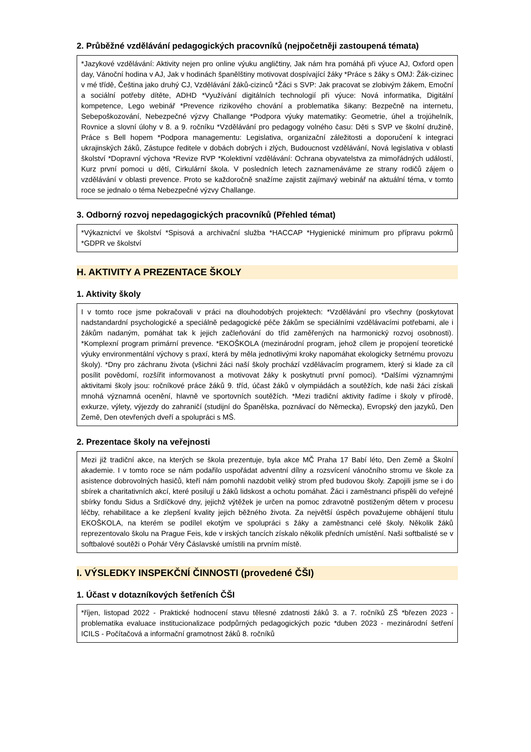2. Průběžné vzdělávání pedagogických pracovníků (nejpočetněji zastoupená témata)
*Jazykové vzdělávání: Aktivity nejen pro online výuku angličtiny, Jak nám hra pomáhá při výuce AJ, Oxford open day, Vánoční hodina v AJ, Jak v hodinách španělštiny motivovat dospívající žáky *Práce s žáky s OMJ: Žák-cizinec v mé třídě, Čeština jako druhý CJ, Vzdělávání žáků-cizinců *Žáci s SVP: Jak pracovat se zlobivým žákem, Emoční a sociální potřeby dítěte, ADHD *Využívání digitálních technologií při výuce: Nová informatika, Digitální kompetence, Lego webinář *Prevence rizikového chování a problematika šikany: Bezpečně na internetu, Sebepoškozování, Nebezpečné výzvy Challange *Podpora výuky matematiky: Geometrie, úhel a trojúhelník, Rovnice a slovní úlohy v 8. a 9. ročníku *Vzdělávání pro pedagogy volného času: Děti s SVP ve školní družině, Práce s Bell hopem *Podpora managementu: Legislativa, organizační záležitosti a doporučení k integraci ukrajinských žáků, Zástupce ředitele v dobách dobrých i zlých, Budoucnost vzdělávání, Nová legislativa v oblasti školství *Dopravní výchova *Revize RVP *Kolektivní vzdělávání: Ochrana obyvatelstva za mimořádných událostí, Kurz první pomoci u dětí, Cirkulární škola. V posledních letech zaznamenáváme ze strany rodičů zájem o vzdělávání v oblasti prevence. Proto se každoročně snažíme zajistit zajímavý webinář na aktuální téma, v tomto roce se jednalo o téma Nebezpečné výzvy Challange.
3. Odborný rozvoj nepedagogických pracovníků (Přehled témat)
*Výkaznictví ve školství *Spisová a archivační služba *HACCAP *Hygienické minimum pro přípravu pokrmů *GDPR ve školství
H. AKTIVITY A PREZENTACE ŠKOLY
1. Aktivity školy
I v tomto roce jsme pokračovali v práci na dlouhodobých projektech: *Vzdělávání pro všechny (poskytovat nadstandardní psychologické a speciálně pedagogické péče žákům se speciálními vzdělávacími potřebami, ale i žákům nadaným, pomáhat tak k jejich začleňování do tříd zaměřených na harmonický rozvoj osobnosti). *Komplexní program primární prevence. *EKOŠKOLA (mezinárodní program, jehož cílem je propojení teoretické výuky environmentální výchovy s praxí, která by měla jednotlivými kroky napomáhat ekologicky šetrnému provozu školy). *Dny pro záchranu života (všichni žáci naší školy prochází vzdělávacím programem, který si klade za cíl posílit povědomí, rozšířit informovanost a motivovat žáky k poskytnutí první pomoci). *Dalšími významnými aktivitami školy jsou: ročníkové práce žáků 9. tříd, účast žáků v olympiádách a soutěžích, kde naši žáci získali mnohá významná ocenění, hlavně ve sportovních soutěžích. *Mezi tradiční aktivity řadíme i školy v přírodě, exkurze, výlety, výjezdy do zahraničí (studijní do Španělska, poznávací do Německa), Evropský den jazyků, Den Země, Den otevřených dveří a spolupráci s MŠ.
2. Prezentace školy na veřejnosti
Mezi již tradiční akce, na kterých se škola prezentuje, byla akce MČ Praha 17 Babí léto, Den Země a Školní akademie. I v tomto roce se nám podařilo uspořádat adventní dílny a rozsvícení vánočního stromu ve škole za asistence dobrovolných hasičů, kteří nám pomohli nazdobit veliký strom před budovou školy. Zapojili jsme se i do sbírek a charitativních akcí, které posilují u žáků lidskost a ochotu pomáhat. Žáci i zaměstnanci přispěli do veřejné sbírky fondu Sidus a Srdíčkové dny, jejichž výtěžek je určen na pomoc zdravotně postiženým dětem v procesu léčby, rehabilitace a ke zlepšení kvality jejich běžného života. Za největší úspěch považujeme obhájení titulu EKOŠKOLA, na kterém se podílel ekotým ve spolupráci s žáky a zaměstnanci celé školy. Několik žáků reprezentovalo školu na Prague Feis, kde v irských tancích získalo několik předních umístění. Naši softbalisté se v softbalové soutěži o Pohár Věry Čáslavské umístili na prvním místě.
I. VÝSLEDKY INSPEKČNÍ ČINNOSTI (provedené ČŠI)
1. Účast v dotazníkových šetřeních ČŠI
*říjen, listopad 2022 - Praktické hodnocení stavu tělesné zdatnosti žáků 3. a 7. ročníků ZŠ *březen 2023 - problematika evaluace institucionalizace podpůrných pedagogických pozic *duben 2023 - mezinárodní šetření ICILS - Počítačová a informační gramotnost žáků 8. ročníků